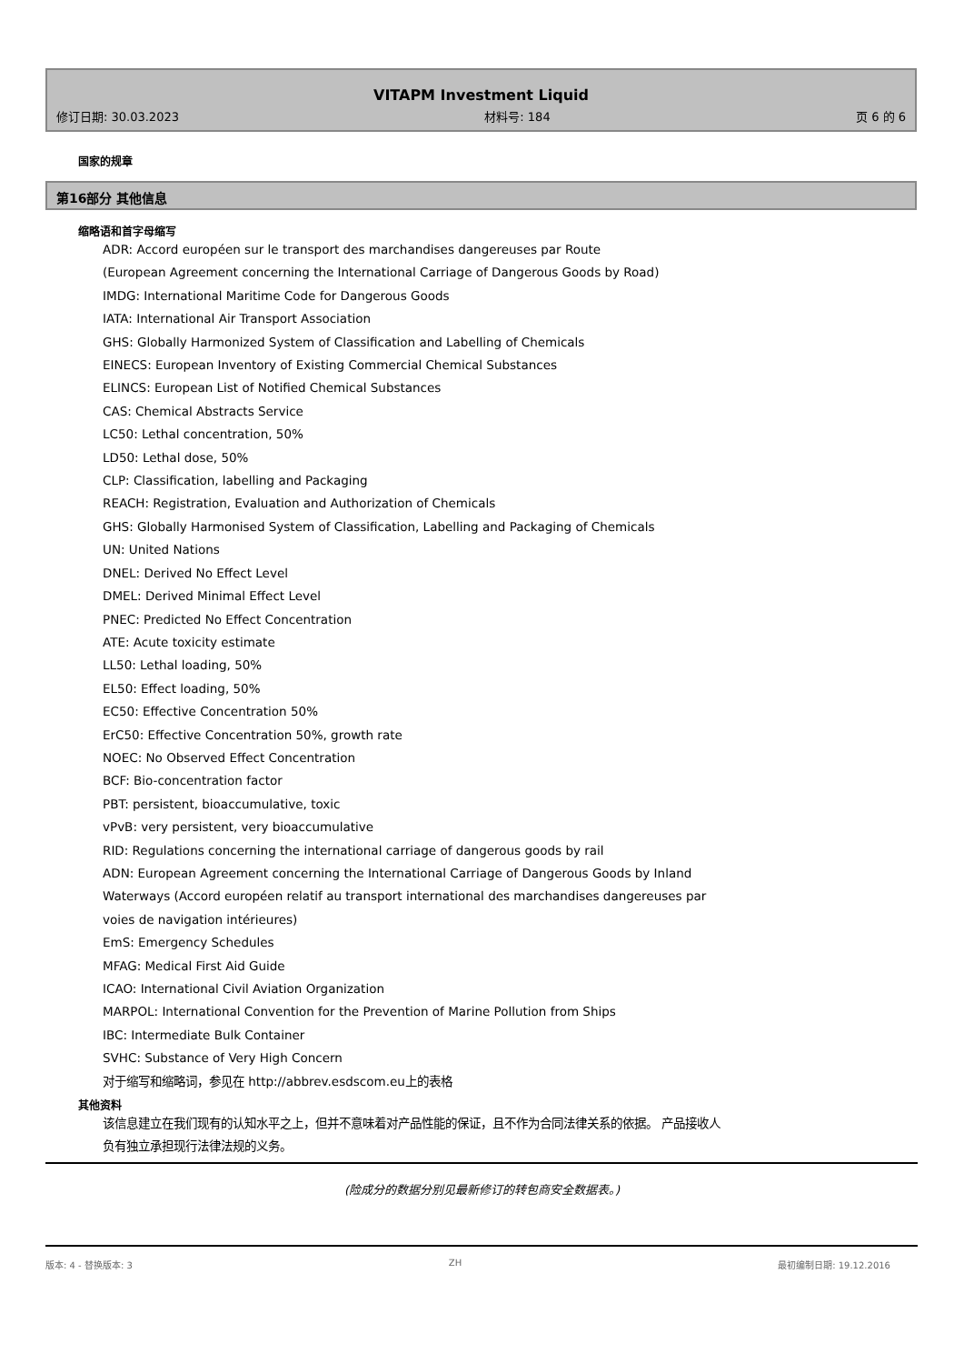VITAPM Investment Liquid
修订日期: 30.03.2023 材料号: 184 页 6 的 6
国家的规章
第16部分 其他信息
缩略语和首字母缩写
ADR: Accord européen sur le transport des marchandises dangereuses par Route
(European Agreement concerning the International Carriage of Dangerous Goods by Road)
IMDG: International Maritime Code for Dangerous Goods
IATA: International Air Transport Association
GHS: Globally Harmonized System of Classification and Labelling of Chemicals
EINECS: European Inventory of Existing Commercial Chemical Substances
ELINCS: European List of Notified Chemical Substances
CAS: Chemical Abstracts Service
LC50: Lethal concentration, 50%
LD50: Lethal dose, 50%
CLP: Classification, labelling and Packaging
REACH: Registration, Evaluation and Authorization of Chemicals
GHS: Globally Harmonised System of Classification, Labelling and Packaging of Chemicals
UN: United Nations
DNEL: Derived No Effect Level
DMEL: Derived Minimal Effect Level
PNEC: Predicted No Effect Concentration
ATE: Acute toxicity estimate
LL50: Lethal loading, 50%
EL50: Effect loading, 50%
EC50: Effective Concentration 50%
ErC50: Effective Concentration 50%, growth rate
NOEC: No Observed Effect Concentration
BCF: Bio-concentration factor
PBT: persistent, bioaccumulative, toxic
vPvB: very persistent, very bioaccumulative
RID: Regulations concerning the international carriage of dangerous goods by rail
ADN: European Agreement concerning the International Carriage of Dangerous Goods by Inland Waterways (Accord européen relatif au transport international des marchandises dangereuses par voies de navigation intérieures)
EmS: Emergency Schedules
MFAG: Medical First Aid Guide
ICAO: International Civil Aviation Organization
MARPOL: International Convention for the Prevention of Marine Pollution from Ships
IBC: Intermediate Bulk Container
SVHC: Substance of Very High Concern
对于缩写和缩略词，参见在 http://abbrev.esdscom.eu上的表格
其他资料
该信息建立在我们现有的认知水平之上，但并不意味着对产品性能的保证，且不作为合同法律关系的依据。 产品接收人负有独立承担现行法律法规的义务。
(险成分的数据分别见最新修订的转包商安全数据表。)
版本: 4 - 替换版本: 3 ZH 最初编制日期: 19.12.2016